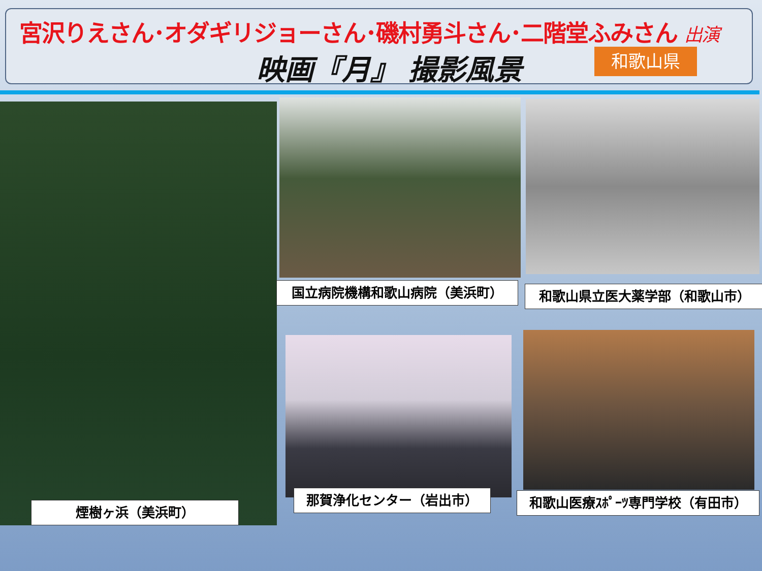宮沢りえさん･オダギリジョーさん･磯村勇斗さん･二階堂ふみさん 出演
映画『月』 撮影風景 和歌山県
国立病院機構和歌山病院（美浜町） 和歌山県立医大薬学部（和歌山市）
煙樹ヶ浜（美浜町）
那賀浄化センター（岩出市） 和歌山医療ｽﾎﾟｰﾂ専門学校（有田市）